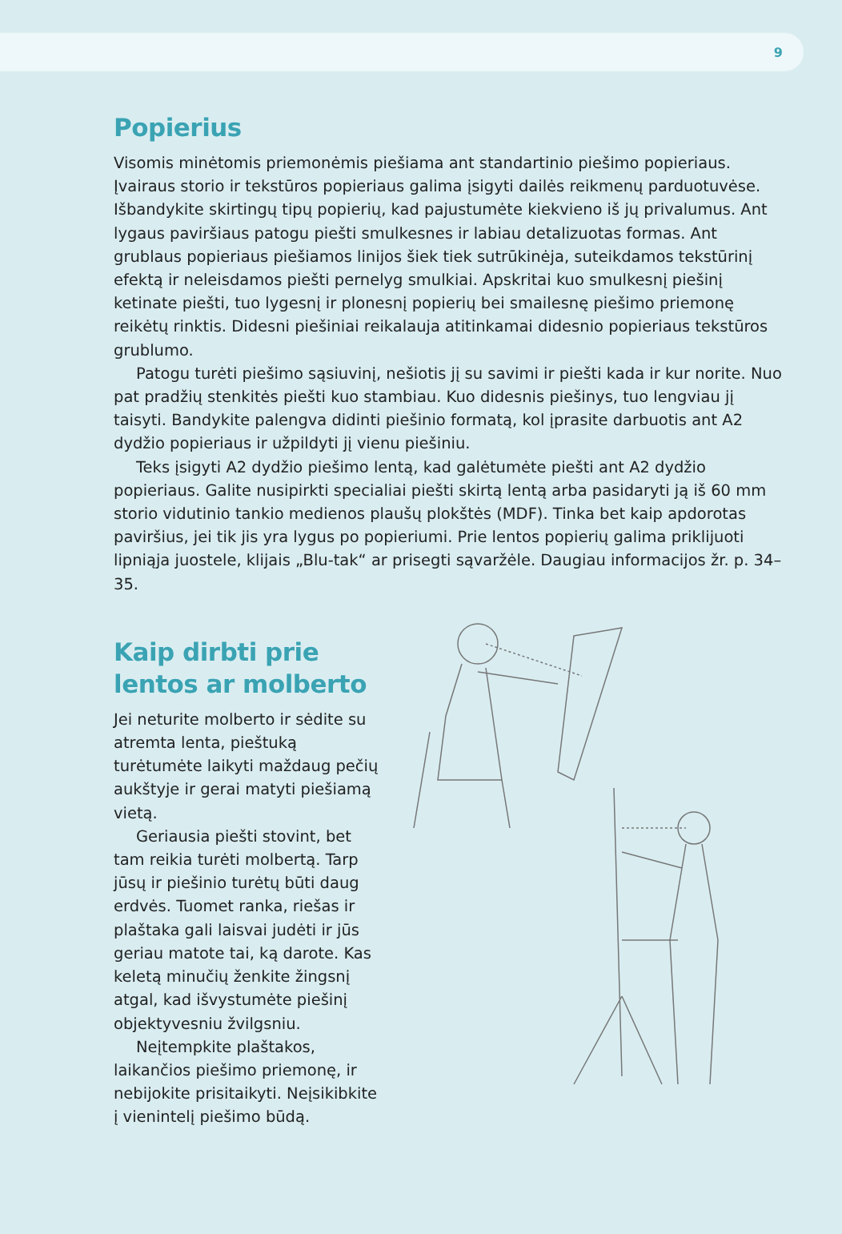9
Popierius
Visomis minėtomis priemonėmis piešiama ant standartinio piešimo popieriaus. Įvairaus storio ir tekstūros popieriaus galima įsigyti dailės reikmenų parduotuvėse. Išbandykite skirtingų tipų popierių, kad pajustumėte kiekvieno iš jų privalumus. Ant lygaus paviršiaus patogu piešti smulkesnes ir labiau detalizuotas formas. Ant grublaus popieriaus piešiamos linijos šiek tiek sutrūkinėja, suteikdamos tekstūrinį efektą ir neleisdamos piešti pernelyg smulkiai. Apskritai kuo smulkesnį piešinį ketinate piešti, tuo lygesnį ir plonesnį popierių bei smailesnę piešimo priemonę reikėtų rinktis. Didesni piešiniai reikalauja atitinkamai didesnio popieriaus tekstūros grublumo.
Patogu turėti piešimo sąsiuvinį, nešiotis jį su savimi ir piešti kada ir kur norite. Nuo pat pradžių stenkitės piešti kuo stambiau. Kuo didesnis piešinys, tuo lengviau jį taisyti. Bandykite palengva didinti piešinio formatą, kol įprasite darbuotis ant A2 dydžio popieriaus ir užpildyti jį vienu piešiniu.
Teks įsigyti A2 dydžio piešimo lentą, kad galėtumėte piešti ant A2 dydžio popieriaus. Galite nusipirkti specialiai piešti skirtą lentą arba pasidaryti ją iš 60 mm storio vidutinio tankio medienos plaušų plokštės (MDF). Tinka bet kaip apdorotas paviršius, jei tik jis yra lygus po popieriumi. Prie lentos popierių galima priklijuoti lipniąja juostele, klijais „Blu-tak“ ar prisegti sąvaržėle. Daugiau informacijos žr. p. 34–35.
Kaip dirbti prie lentos ar molberto
Jei neturite molberto ir sėdite su atremta lenta, pieštuką turėtumėte laikyti maždaug pečių aukštyje ir gerai matyti piešiamą vietą.
Geriausia piešti stovint, bet tam reikia turėti molbertą. Tarp jūsų ir piešinio turėtų būti daug erdvės. Tuomet ranka, riešas ir plaštaka gali laisvai judėti ir jūs geriau matote tai, ką darote. Kas keletą minučių ženkite žingsnį atgal, kad išvystumėte piešinį objektyvesniu žvilgsniu.
Neįtempkite plaštakos, laikančios piešimo priemonę, ir nebijokite prisitaikyti. Neįsikibkite į vienintelį piešimo būdą.